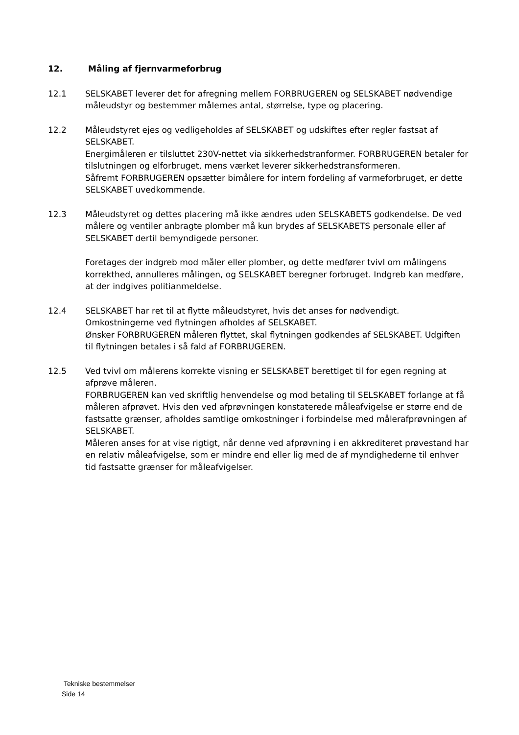12. Måling af fjernvarmeforbrug
12.1 SELSKABET leverer det for afregning mellem FORBRUGEREN og SELSKABET nødvendige måleudstyr og bestemmer målernes antal, størrelse, type og placering.
12.2 Måleudstyret ejes og vedligeholdes af SELSKABET og udskiftes efter regler fastsat af SELSKABET.
Energimåleren er tilsluttet 230V-nettet via sikkerhedstranformer. FORBRUGEREN betaler for tilslutningen og elforbruget, mens værket leverer sikkerhedstransformeren.
Såfremt FORBRUGEREN opsætter bimålere for intern fordeling af varmeforbruget, er dette SELSKABET uvedkommende.
12.3 Måleudstyret og dettes placering må ikke ændres uden SELSKABETS godkendelse. De ved målere og ventiler anbragte plomber må kun brydes af SELSKABETS personale eller af SELSKABET dertil bemyndigede personer.
Foretages der indgreb mod måler eller plomber, og dette medfører tvivl om målingens korrekthed, annulleres målingen, og SELSKABET beregner forbruget. Indgreb kan medføre, at der indgives politianmeldelse.
12.4 SELSKABET har ret til at flytte måleudstyret, hvis det anses for nødvendigt. Omkostningerne ved flytningen afholdes af SELSKABET.
Ønsker FORBRUGEREN måleren flyttet, skal flytningen godkendes af SELSKABET. Udgiften til flytningen betales i så fald af FORBRUGEREN.
12.5 Ved tvivl om målerens korrekte visning er SELSKABET berettiget til for egen regning at afprøve måleren.
FORBRUGEREN kan ved skriftlig henvendelse og mod betaling til SELSKABET forlange at få måleren afprøvet. Hvis den ved afprøvningen konstaterede måleafvigelse er større end de fastsatte grænser, afholdes samtlige omkostninger i forbindelse med målerafprøvningen af SELSKABET.
Måleren anses for at vise rigtigt, når denne ved afprøvning i en akkrediteret prøvestand har en relativ måleafvigelse, som er mindre end eller lig med de af myndighederne til enhver tid fastsatte grænser for måleafvigelser.
Tekniske bestemmelser
Side 14